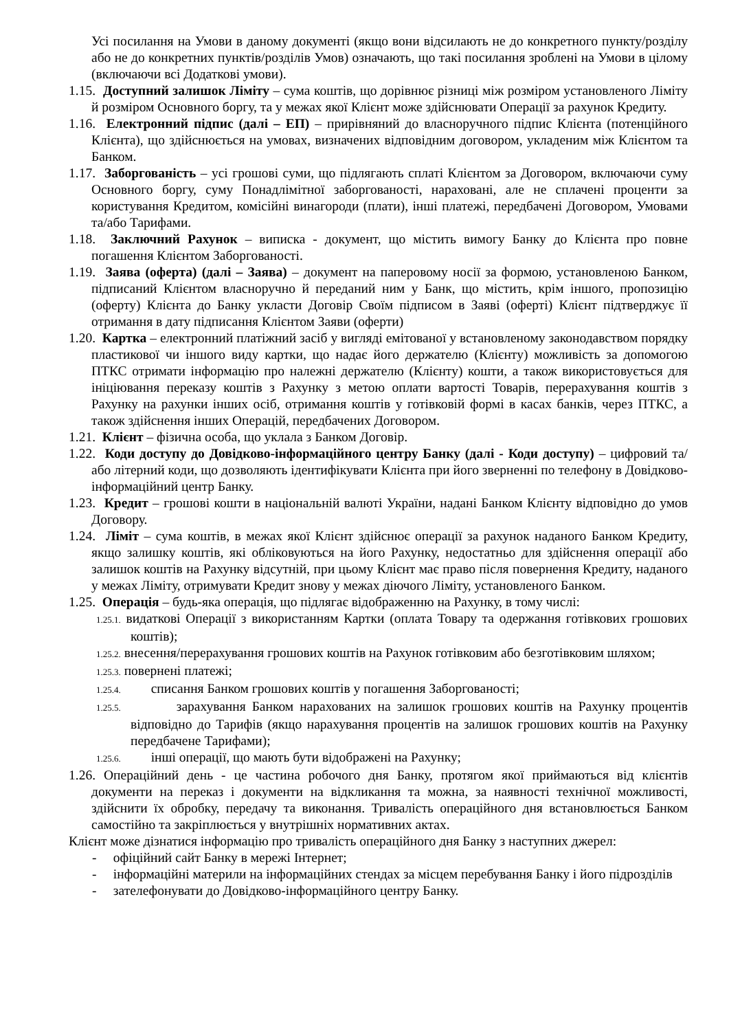Усі посилання на Умови в даному документі (якщо вони відсилають не до конкретного пункту/розділу або не до конкретних пунктів/розділів Умов) означають, що такі посилання зроблені на Умови в цілому (включаючи всі Додаткові умови).
1.15. Доступний залишок Ліміту – сума коштів, що дорівнює різниці між розміром установленого Ліміту й розміром Основного боргу, та у межах якої Клієнт може здійснювати Операції за рахунок Кредиту.
1.16. Електронний підпис (далі – ЕП) – прирівняний до власноручного підпис Клієнта (потенційного Клієнта), що здійснюється на умовах, визначених відповідним договором, укладеним між Клієнтом та Банком.
1.17. Заборгованість – усі грошові суми, що підлягають сплаті Клієнтом за Договором, включаючи суму Основного боргу, суму Понадлімітної заборгованості, нараховані, але не сплачені проценти за користування Кредитом, комісійні винагороди (плати), інші платежі, передбачені Договором, Умовами та/або Тарифами.
1.18. Заключний Рахунок – виписка - документ, що містить вимогу Банку до Клієнта про повне погашення Клієнтом Заборгованості.
1.19. Заява (оферта) (далі – Заява) – документ на паперовому носії за формою, установленою Банком, підписаний Клієнтом власноручно й переданий ним у Банк, що містить, крім іншого, пропозицію (оферту) Клієнта до Банку укласти Договір Своїм підписом в Заяві (оферті) Клієнт підтверджує її отримання в дату підписання Клієнтом Заяви (оферти)
1.20. Картка – електронний платіжний засіб у вигляді емітованої у встановленому законодавством порядку пластикової чи іншого виду картки, що надає його держателю (Клієнту) можливість за допомогою ПТКС отримати інформацію про належні держателю (Клієнту) кошти, а також використовується для ініціювання переказу коштів з Рахунку з метою оплати вартості Товарів, перерахування коштів з Рахунку на рахунки інших осіб, отримання коштів у готівковій формі в касах банків, через ПТКС, а також здійснення інших Операцій, передбачених Договором.
1.21. Клієнт – фізична особа, що уклала з Банком Договір.
1.22. Коди доступу до Довідково-інформаційного центру Банку (далі - Коди доступу) – цифровий та/або літерний коди, що дозволяють ідентифікувати Клієнта при його зверненні по телефону в Довідково-інформаційний центр Банку.
1.23. Кредит – грошові кошти в національній валюті України, надані Банком Клієнту відповідно до умов Договору.
1.24. Ліміт – сума коштів, в межах якої Клієнт здійснює операції за рахунок наданого Банком Кредиту, якщо залишку коштів, які обліковуються на його Рахунку, недостатньо для здійснення операції або залишок коштів на Рахунку відсутній, при цьому Клієнт має право після повернення Кредиту, наданого у межах Ліміту, отримувати Кредит знову у межах діючого Ліміту, установленого Банком.
1.25. Операція – будь-яка операція, що підлягає відображенню на Рахунку, в тому числі:
1.25.1. видаткові Операції з використанням Картки (оплата Товару та одержання готівкових грошових коштів);
1.25.2. внесення/перерахування грошових коштів на Рахунок готівковим або безготівковим шляхом;
1.25.3. повернені платежі;
1.25.4. списання Банком грошових коштів у погашення Заборгованості;
1.25.5. зарахування Банком нарахованих на залишок грошових коштів на Рахунку процентів відповідно до Тарифів (якщо нарахування процентів на залишок грошових коштів на Рахунку передбачене Тарифами);
1.25.6. інші операції, що мають бути відображені на Рахунку;
1.26. Операційний день - це частина робочого дня Банку, протягом якої приймаються від клієнтів документи на переказ і документи на відкликання та можна, за наявності технічної можливості, здійснити їх обробку, передачу та виконання. Тривалість операційного дня встановлюється Банком самостійно та закріплюється у внутрішніх нормативних актах.
Клієнт може дізнатися інформацію про тривалість операційного дня Банку з наступних джерел:
- офіційний сайт Банку в мережі Інтернет;
- інформаційні материли на інформаційних стендах за місцем перебування Банку і його підрозділів
- зателефонувати до Довідково-інформаційного центру Банку.